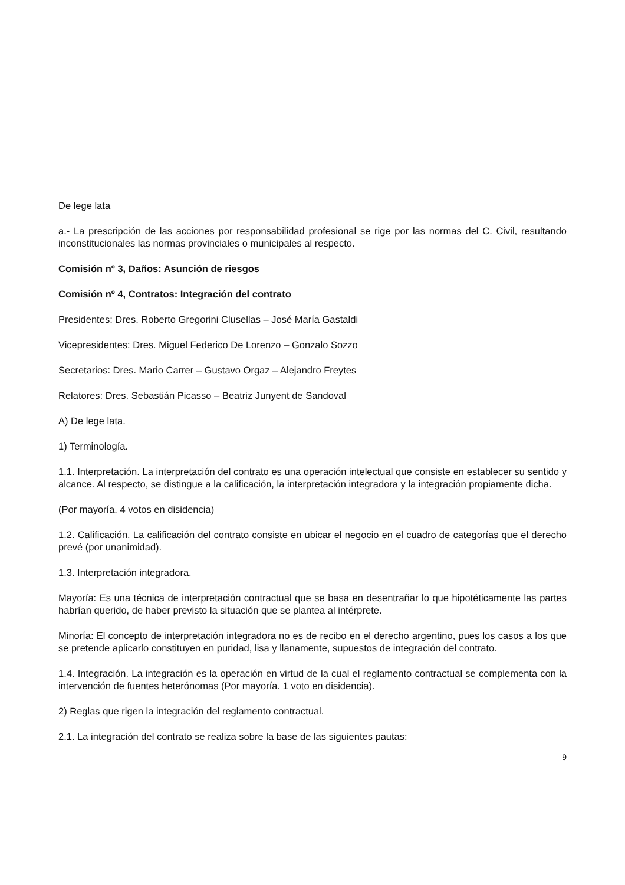De lege lata
a.- La prescripción de las acciones por responsabilidad profesional se rige por las normas del C. Civil, resultando inconstitucionales las normas provinciales o municipales al respecto.
Comisión nº 3, Daños: Asunción de riesgos
Comisión nº 4, Contratos: Integración del contrato
Presidentes: Dres. Roberto Gregorini Clusellas – José María Gastaldi
Vicepresidentes: Dres. Miguel Federico De Lorenzo – Gonzalo Sozzo
Secretarios: Dres. Mario Carrer – Gustavo Orgaz – Alejandro Freytes
Relatores: Dres. Sebastián Picasso – Beatriz Junyent de Sandoval
A) De lege lata.
1) Terminología.
1.1. Interpretación. La interpretación del contrato es una operación intelectual que consiste en establecer su sentido y alcance. Al respecto, se distingue a la calificación, la interpretación integradora y la integración propiamente dicha.
(Por mayoría. 4 votos en disidencia)
1.2. Calificación. La calificación del contrato consiste en ubicar el negocio en el cuadro de categorías que el derecho prevé (por unanimidad).
1.3. Interpretación integradora.
Mayoría: Es una técnica de interpretación contractual que se basa en desentrañar lo que hipotéticamente las partes habrían querido, de haber previsto la situación que se plantea al intérprete.
Minoría: El concepto de interpretación integradora no es de recibo en el derecho argentino, pues los casos a los que se pretende aplicarlo constituyen en puridad, lisa y llanamente, supuestos de integración del contrato.
1.4. Integración. La integración es la operación en virtud de la cual el reglamento contractual se complementa con la intervención de fuentes heterónomas (Por mayoría. 1 voto en disidencia).
2) Reglas que rigen la integración del reglamento contractual.
2.1. La integración del contrato se realiza sobre la base de las siguientes pautas:
9